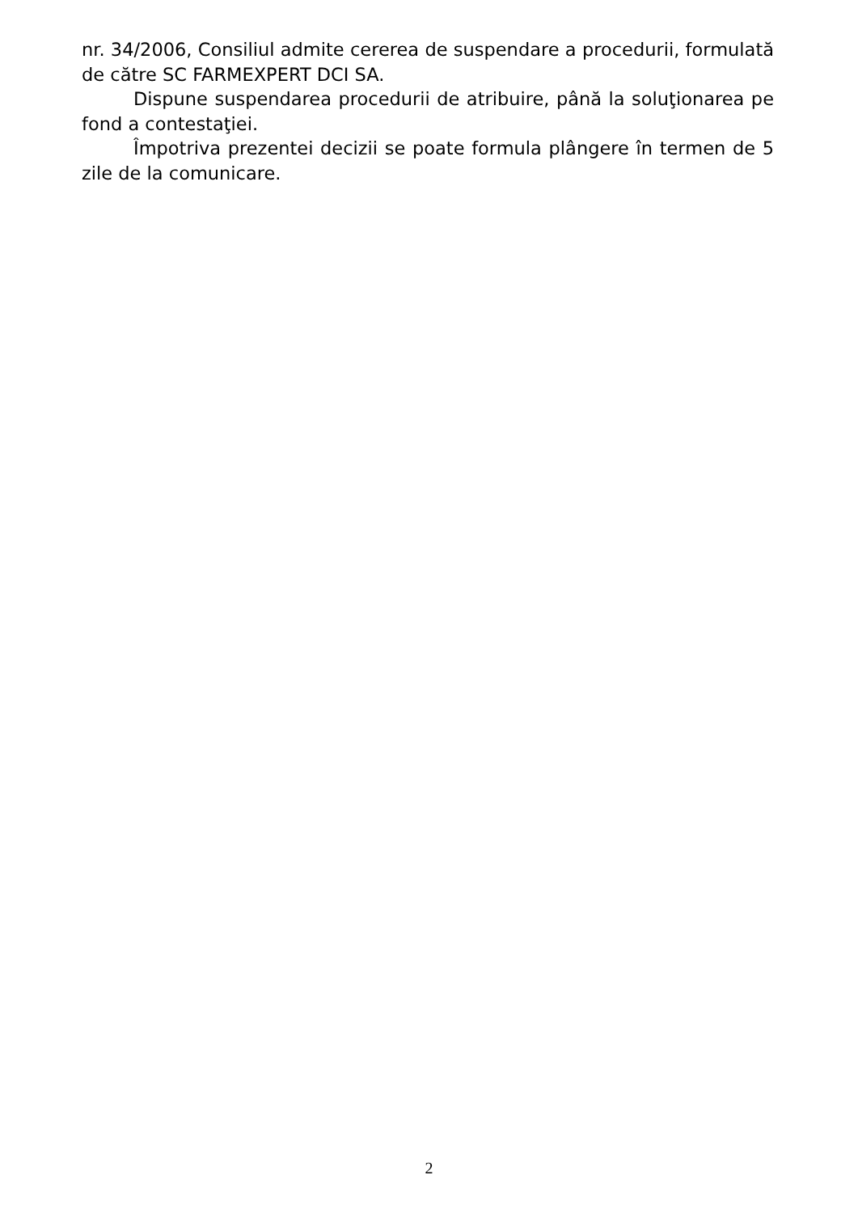nr. 34/2006, Consiliul admite cererea de suspendare a procedurii, formulată de către SC FARMEXPERT DCI SA.
Dispune suspendarea procedurii de atribuire, până la soluţionarea pe fond a contestaţiei.
Împotriva prezentei decizii se poate formula plângere în termen de 5 zile de la comunicare.
2